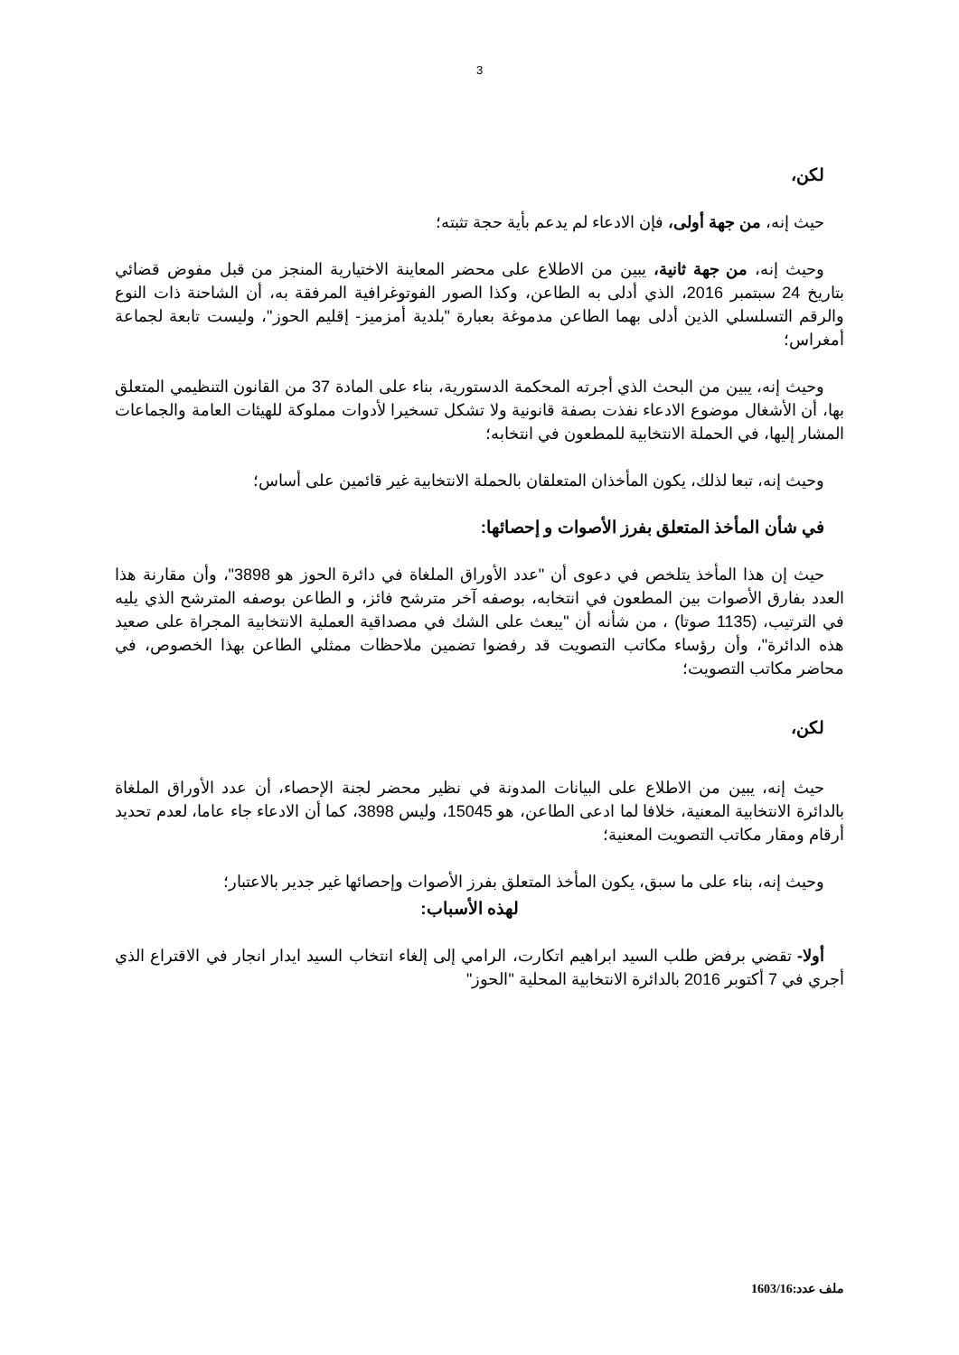3
لكن،
حيث إنه، من جهة أولى، فإن الادعاء لم يدعم بأية حجة تثبته؛
وحيث إنه، من جهة ثانية، يبين من الاطلاع على محضر المعاينة الاختيارية المنجز من قبل مفوض قضائي بتاريخ 24 سبتمبر 2016، الذي أدلى به الطاعن، وكذا الصور الفوتوغرافية المرفقة به، أن الشاحنة ذات النوع والرقم التسلسلي الذين أدلى بهما الطاعن مدموغة بعبارة "بلدية أمزميز- إقليم الحوز"، وليست تابعة لجماعة أمغراس؛
وحيث إنه، يبين من البحث الذي أجرته المحكمة الدستورية، بناء على المادة 37 من القانون التنظيمي المتعلق بها، أن الأشغال موضوع الادعاء نفذت بصفة قانونية ولا تشكل تسخيرا لأدوات مملوكة للهيئات العامة والجماعات المشار إليها، في الحملة الانتخابية للمطعون في انتخابه؛
وحيث إنه، تبعا لذلك، يكون المأخذان المتعلقان بالحملة الانتخابية غير قائمين على أساس؛
في شأن المأخذ المتعلق بفرز الأصوات و إحصائها:
حيث إن هذا المأخذ يتلخص في دعوى أن "عدد الأوراق الملغاة في دائرة الحوز هو 3898"، وأن مقارنة هذا العدد بفارق الأصوات بين المطعون في انتخابه، بوصفه آخر مترشح فائز، و الطاعن بوصفه المترشح الذي يليه في الترتيب، (1135 صوتا) ، من شأنه أن "يبعث على الشك في مصداقية العملية الانتخابية المجراة على صعيد هذه الدائرة"، وأن رؤساء مكاتب التصويت قد رفضوا تضمين ملاحظات ممثلي الطاعن بهذا الخصوص، في محاضر مكاتب التصويت؛
لكن،
حيث إنه، يبين من الاطلاع على البيانات المدونة في نظير محضر لجنة الإحصاء، أن عدد الأوراق الملغاة بالدائرة الانتخابية المعنية، خلافا لما ادعى الطاعن، هو 15045، وليس 3898، كما أن الادعاء جاء عاما، لعدم تحديد أرقام ومقار مكاتب التصويت المعنية؛
وحيث إنه، بناء على ما سبق، يكون المأخذ المتعلق بفرز الأصوات وإحصائها غير جدير بالاعتبار؛
لهذه الأسباب:
أولا- تقضي برفض طلب السيد ابراهيم اتكارت، الرامي إلى إلغاء انتخاب السيد ايدار انجار في الاقتراع الذي أجري في 7 أكتوبر 2016 بالدائرة الانتخابية المحلية "الحوز"
ملف عدد:1603/16